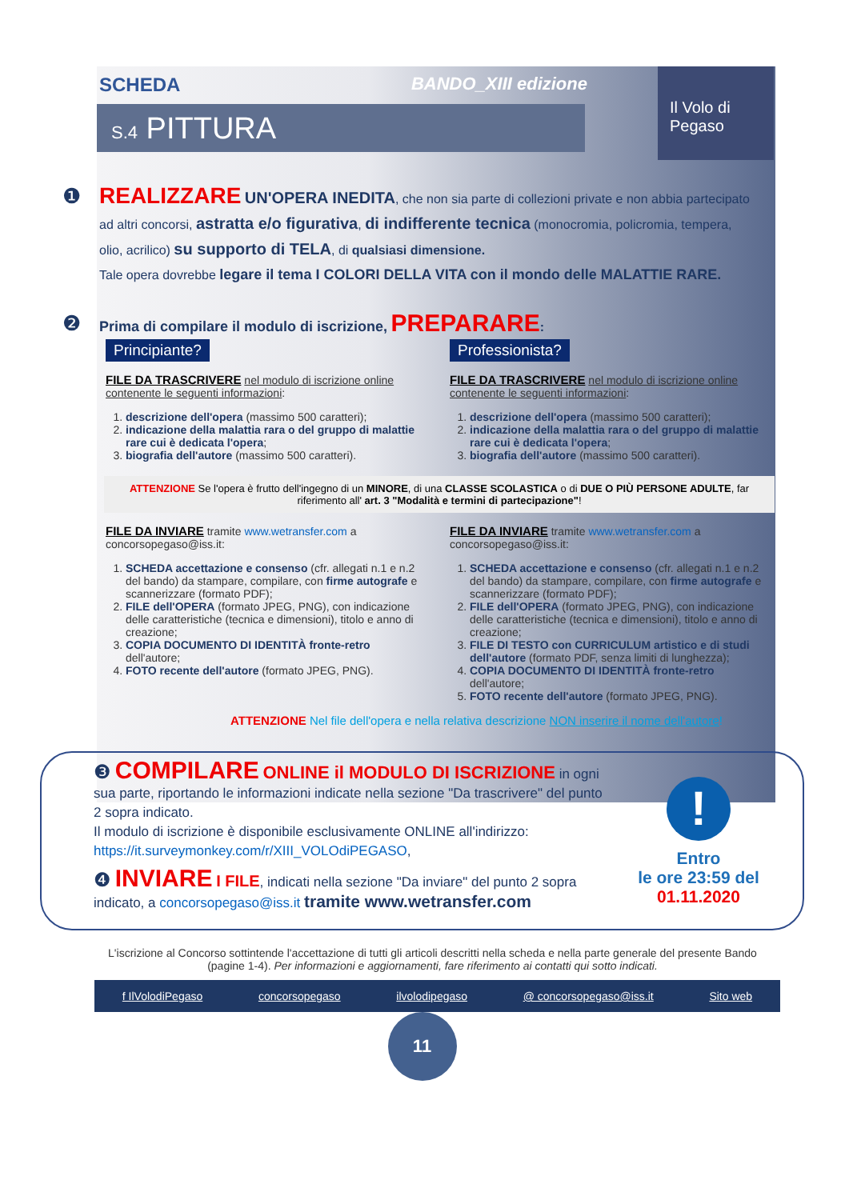SCHEDA BANDO_XIII edizione
Il Volo di
Pegaso
S.4 PITTURA
❶
REALIZZARE UN'OPERA INEDITA, che non sia parte di collezioni private e non abbia partecipato ad altri concorsi, astratta e/o figurativa, di indifferente tecnica (monocromia, policromia, tempera, olio, acrilico) su supporto di TELA, di qualsiasi dimensione.
Tale opera dovrebbe legare il tema I COLORI DELLA VITA con il mondo delle MALATTIE RARE.
❷
Prima di compilare il modulo di iscrizione, PREPARARE:
Principiante?
FILE DA TRASCRIVERE nel modulo di iscrizione online contenente le seguenti informazioni:
1. descrizione dell'opera (massimo 500 caratteri);
2. indicazione della malattia rara o del gruppo di malattie rare cui è dedicata l'opera;
3. biografia dell'autore (massimo 500 caratteri).
Professionista?
FILE DA TRASCRIVERE nel modulo di iscrizione online contenente le seguenti informazioni:
1. descrizione dell'opera (massimo 500 caratteri);
2. indicazione della malattia rara o del gruppo di malattie rare cui è dedicata l'opera;
3. biografia dell'autore (massimo 500 caratteri).
ATTENZIONE Se l'opera è frutto dell'ingegno di un MINORE, di una CLASSE SCOLASTICA o di DUE O PIÙ PERSONE ADULTE, far riferimento all' art. 3 "Modalità e termini di partecipazione"!
FILE DA INVIARE tramite www.wetransfer.com a concorsopegaso@iss.it:
1. SCHEDA accettazione e consenso (cfr. allegati n.1 e n.2 del bando) da stampare, compilare, con firme autografe e scannerizzare (formato PDF);
2. FILE dell'OPERA (formato JPEG, PNG), con indicazione delle caratteristiche (tecnica e dimensioni), titolo e anno di creazione;
3. COPIA DOCUMENTO DI IDENTITÀ fronte-retro dell'autore;
4. FOTO recente dell'autore (formato JPEG, PNG).
FILE DA INVIARE tramite www.wetransfer.com a concorsopegaso@iss.it:
1. SCHEDA accettazione e consenso (cfr. allegati n.1 e n.2 del bando) da stampare, compilare, con firme autografe e scannerizzare (formato PDF);
2. FILE dell'OPERA (formato JPEG, PNG), con indicazione delle caratteristiche (tecnica e dimensioni), titolo e anno di creazione;
3. FILE DI TESTO con CURRICULUM artistico e di studi dell'autore (formato PDF, senza limiti di lunghezza);
4. COPIA DOCUMENTO DI IDENTITÀ fronte-retro dell'autore;
5. FOTO recente dell'autore (formato JPEG, PNG).
ATTENZIONE Nel file dell'opera e nella relativa descrizione NON inserire il nome dell'autore!
❸ COMPILARE ONLINE il MODULO DI ISCRIZIONE in ogni sua parte, riportando le informazioni indicate nella sezione "Da trascrivere" del punto 2 sopra indicato.
Il modulo di iscrizione è disponibile esclusivamente ONLINE all'indirizzo: https://it.surveymonkey.com/r/XIII_VOLOdiPEGASO,
❹ INVIARE I FILE, indicati nella sezione "Da inviare" del punto 2 sopra indicato, a concorsopegaso@iss.it tramite www.wetransfer.com
!
Entro
le ore 23:59 del
01.11.2020
L'iscrizione al Concorso sottintende l'accettazione di tutti gli articoli descritti nella scheda e nella parte generale del presente Bando (pagine 1-4). Per informazioni e aggiornamenti, fare riferimento ai contatti qui sotto indicati.
f IlVolodiPegaso concorsopegaso ilvolodipegaso @ concorsopegaso@iss.it Sito web
11